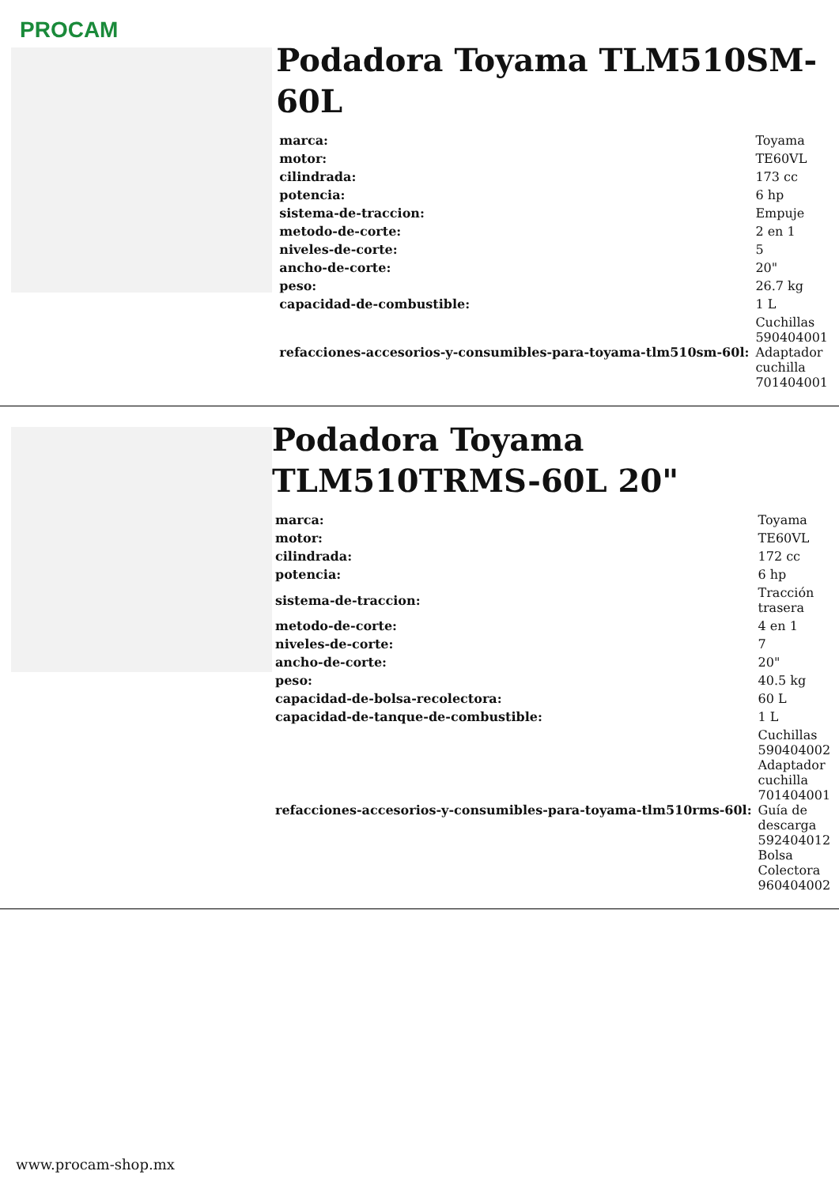PROCAM
Podadora Toyama TLM510SM-60L
| marca: | Toyama |
| motor: | TE60VL |
| cilindrada: | 173 cc |
| potencia: | 6 hp |
| sistema-de-traccion: | Empuje |
| metodo-de-corte: | 2 en 1 |
| niveles-de-corte: | 5 |
| ancho-de-corte: | 20" |
| peso: | 26.7 kg |
| capacidad-de-combustible: | 1 L |
| refacciones-accesorios-y-consumibles-para-toyama-tlm510sm-60l: | Cuchillas 590404001 Adaptador cuchilla 701404001 |
Podadora Toyama TLM510TRMS-60L 20"
| marca: | Toyama |
| motor: | TE60VL |
| cilindrada: | 172 cc |
| potencia: | 6 hp |
| sistema-de-traccion: | Tracción trasera |
| metodo-de-corte: | 4 en 1 |
| niveles-de-corte: | 7 |
| ancho-de-corte: | 20" |
| peso: | 40.5 kg |
| capacidad-de-bolsa-recolectora: | 60 L |
| capacidad-de-tanque-de-combustible: | 1 L |
| refacciones-accesorios-y-consumibles-para-toyama-tlm510rms-60l: | Cuchillas 590404002 Adaptador cuchilla 701404001 Guía de descarga 592404012 Bolsa Colectora 960404002 |
www.procam-shop.mx